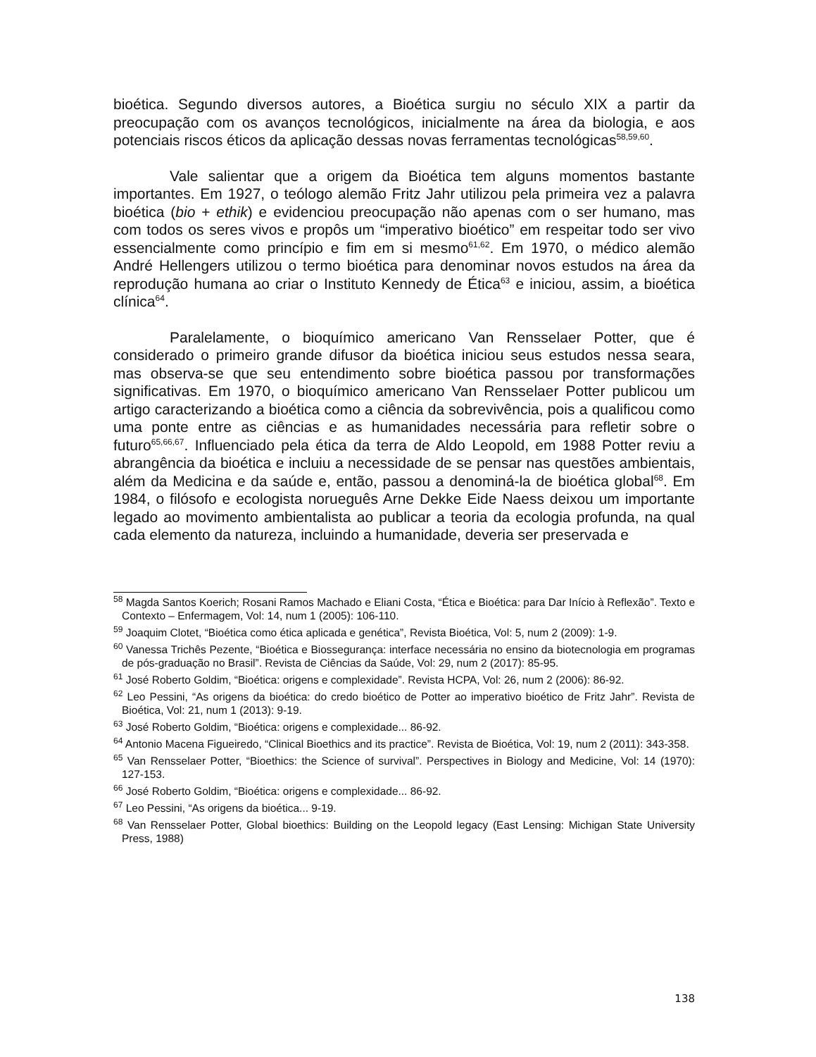bioética. Segundo diversos autores, a Bioética surgiu no século XIX a partir da preocupação com os avanços tecnológicos, inicialmente na área da biologia, e aos potenciais riscos éticos da aplicação dessas novas ferramentas tecnológicas<sup>58,59,60</sup>.
Vale salientar que a origem da Bioética tem alguns momentos bastante importantes. Em 1927, o teólogo alemão Fritz Jahr utilizou pela primeira vez a palavra bioética (bio + ethik) e evidenciou preocupação não apenas com o ser humano, mas com todos os seres vivos e propôs um “imperativo bioético” em respeitar todo ser vivo essencialmente como princípio e fim em si mesmo<sup>61,62</sup>. Em 1970, o médico alemão André Hellengers utilizou o termo bioética para denominar novos estudos na área da reprodução humana ao criar o Instituto Kennedy de Ética<sup>63</sup> e iniciou, assim, a bioética clínica<sup>64</sup>.
Paralelamente, o bioquímico americano Van Rensselaer Potter, que é considerado o primeiro grande difusor da bioética iniciou seus estudos nessa seara, mas observa-se que seu entendimento sobre bioética passou por transformações significativas. Em 1970, o bioquímico americano Van Rensselaer Potter publicou um artigo caracterizando a bioética como a ciência da sobrevivência, pois a qualificou como uma ponte entre as ciências e as humanidades necessária para refletir sobre o futuro<sup>65,66,67</sup>. Influenciado pela ética da terra de Aldo Leopold, em 1988 Potter reviu a abrangência da bioética e incluiu a necessidade de se pensar nas questões ambientais, além da Medicina e da saúde e, então, passou a denominá-la de bioética global<sup>68</sup>. Em 1984, o filósofo e ecologista norueguês Arne Dekke Eide Naess deixou um importante legado ao movimento ambientalista ao publicar a teoria da ecologia profunda, na qual cada elemento da natureza, incluindo a humanidade, deveria ser preservada e
<sup>58</sup> Magda Santos Koerich; Rosani Ramos Machado e Eliani Costa, “Ética e Bioética: para Dar Início à Reflexão”. Texto e Contexto – Enfermagem, Vol: 14, num 1 (2005): 106-110.
<sup>59</sup> Joaquim Clotet, “Bioética como ética aplicada e genética”, Revista Bioética, Vol: 5, num 2 (2009): 1-9.
<sup>60</sup> Vanessa Trichês Pezente, “Bioética e Biossegurança: interface necessária no ensino da biotecnologia em programas de pós-graduação no Brasil”. Revista de Ciências da Saúde, Vol: 29, num 2 (2017): 85-95.
<sup>61</sup> José Roberto Goldim, “Bioética: origens e complexidade”. Revista HCPA, Vol: 26, num 2 (2006): 86-92.
<sup>62</sup> Leo Pessini, “As origens da bioética: do credo bioético de Potter ao imperativo bioético de Fritz Jahr”. Revista de Bioética, Vol: 21, num 1 (2013): 9-19.
<sup>63</sup> José Roberto Goldim, “Bioética: origens e complexidade... 86-92.
<sup>64</sup> Antonio Macena Figueiredo, “Clinical Bioethics and its practice”. Revista de Bioética, Vol: 19, num 2 (2011): 343-358.
<sup>65</sup> Van Rensselaer Potter, “Bioethics: the Science of survival”. Perspectives in Biology and Medicine, Vol: 14 (1970): 127-153.
<sup>66</sup> José Roberto Goldim, “Bioética: origens e complexidade... 86-92.
<sup>67</sup> Leo Pessini, “As origens da bioética... 9-19.
<sup>68</sup> Van Rensselaer Potter, Global bioethics: Building on the Leopold legacy (East Lensing: Michigan State University Press, 1988)
138